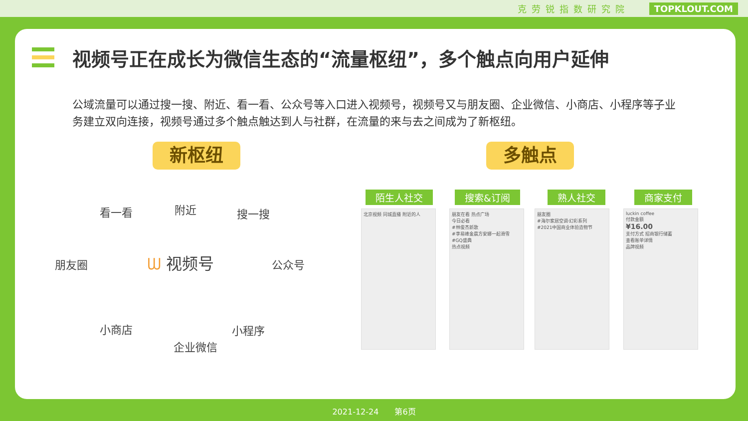克劳锐指数研究院 TOPKLOUT.COM
视频号正在成长为微信生态的“流量枢纽”，多个触点向用户延伸
公域流量可以通过搜一搜、附近、看一看、公众号等入口进入视频号，视频号又与朋友圈、企业微信、小商店、小程序等子业务建立双向连接，视频号通过多个触点触达到人与社群，在流量的来与去之间成为了新枢纽。
新枢纽 多触点
看一看 附近 搜一搜
朋友圈 ᗯ 视频号 公众号
小商店
企业微信
小程序
陌生人社交 搜索&订阅 熟人社交 商家支付
北京视频 同城直播 附近的人
朋友在看 热点广场
今日必看
#林俊杰新歌
#李易峰金晨方安娜一起滑雪
#GQ盛典
热点视频
朋友圈
#海尔家居空调·幻彩系列
#2021中国商业体验造物节
luckin coffee
付款金额
¥16.00
支付方式 招商银行储蓄
查看账单详情
品牌视频
2021-12-24　　第6页